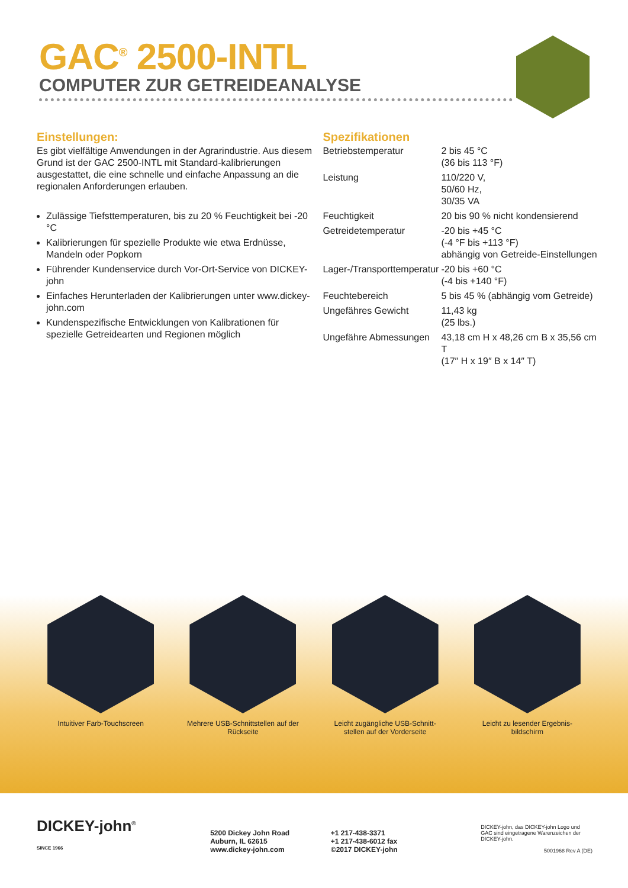GAC<sup>®</sup> 2500-INTL
COMPUTER ZUR GETREIDEANALYSE
Einstellungen:
Es gibt vielfältige Anwendungen in der Agrarindustrie. Aus diesem Grund ist der GAC 2500-INTL mit Standard-kalibrierungen ausgestattet, die eine schnelle und einfache Anpassung an die regionalen Anforderungen erlauben.
Zulässige Tiefsttemperaturen, bis zu 20 % Feuchtigkeit bei -20 °C
Kalibrierungen für spezielle Produkte wie etwa Erdnüsse, Mandeln oder Popkorn
Führender Kundenservice durch Vor-Ort-Service von DICKEY-john
Einfaches Herunterladen der Kalibrierungen unter www.dickey-john.com
Kundenspezifische Entwicklungen von Kalibrationen für spezielle Getreidearten und Regionen möglich
Spezifikationen
| Betriebstemperatur | 2 bis 45 °C (36 bis 113 °F) |
| Leistung | 110/220 V, 50/60 Hz, 30/35 VA |
| Feuchtigkeit | 20 bis 90 % nicht kondensierend |
| Getreidetemperatur | -20 bis +45 °C (-4 °F bis +113 °F) abhängig von Getreide-Einstellungen |
| Lager-/Transporttemperatur | -20 bis +60 °C (-4 bis +140 °F) |
| Feuchtebereich | 5 bis 45 % (abhängig vom Getreide) |
| Ungefähres Gewicht | 11,43 kg (25 lbs.) |
| Ungefähre Abmessungen | 43,18 cm H x 48,26 cm B x 35,56 cm T (17″ H x 19″ B x 14″ T) |
Intuitiver Farb-Touchscreen
Mehrere USB-Schnittstellen auf der Rückseite
Leicht zugängliche USB-Schnitt-stellen auf der Vorderseite
Leicht zu lesender Ergebnis-bildschirm
DICKEY-john<sup>®</sup>
SINCE 1966
5200 Dickey John Road
Auburn, IL 62615
www.dickey-john.com
+1 217-438-3371
+1 217-438-6012 fax
©2017 DICKEY-john
DICKEY-john, das DICKEY-john Logo und GAC sind eingetragene Warenzeichen der DICKEY-john.
5001968 Rev A (DE)